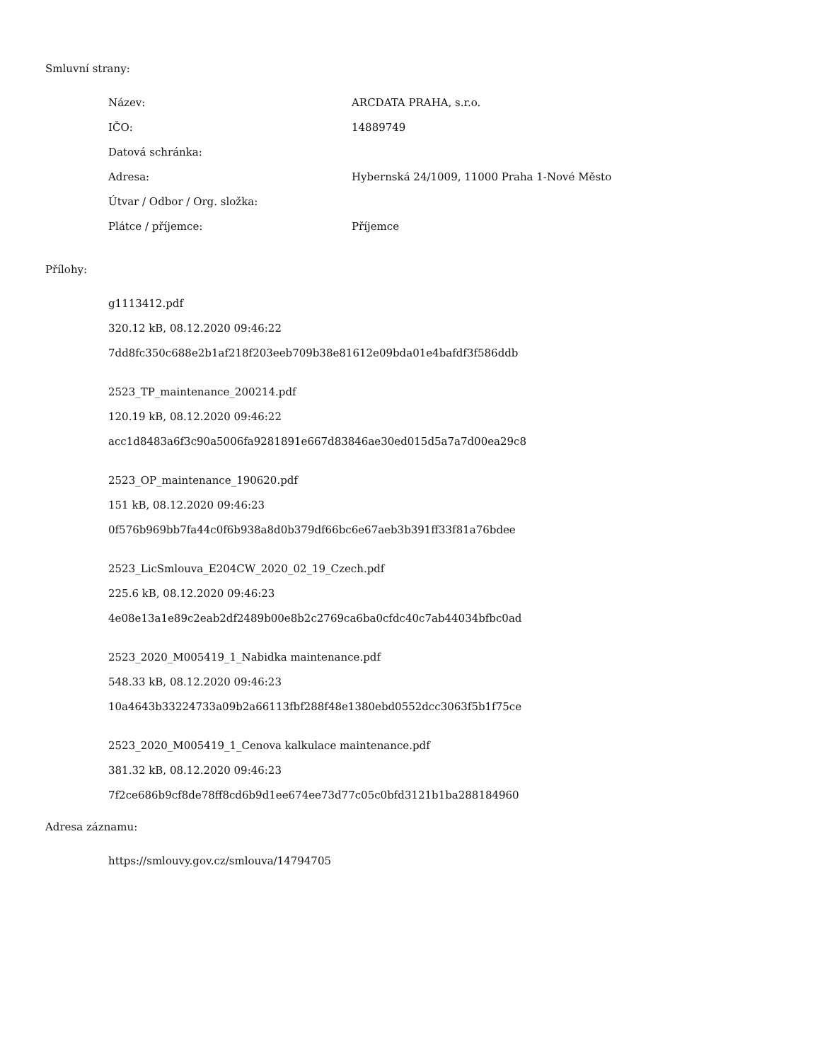Smluvní strany:
| Název: | ARCDATA PRAHA, s.r.o. |
| IČO: | 14889749 |
| Datová schránka: | |
| Adresa: | Hybernská 24/1009, 11000 Praha 1-Nové Město |
| Útvar / Odbor / Org. složka: | |
| Plátce / příjemce: | Příjemce |
Přílohy:
g1113412.pdf
320.12 kB, 08.12.2020 09:46:22
7dd8fc350c688e2b1af218f203eeb709b38e81612e09bda01e4bafdf3f586ddb
2523_TP_maintenance_200214.pdf
120.19 kB, 08.12.2020 09:46:22
acc1d8483a6f3c90a5006fa9281891e667d83846ae30ed015d5a7a7d00ea29c8
2523_OP_maintenance_190620.pdf
151 kB, 08.12.2020 09:46:23
0f576b969bb7fa44c0f6b938a8d0b379df66bc6e67aeb3b391ff33f81a76bdee
2523_LicSmlouva_E204CW_2020_02_19_Czech.pdf
225.6 kB, 08.12.2020 09:46:23
4e08e13a1e89c2eab2df2489b00e8b2c2769ca6ba0cfdc40c7ab44034bfbc0ad
2523_2020_M005419_1_Nabidka maintenance.pdf
548.33 kB, 08.12.2020 09:46:23
10a4643b33224733a09b2a66113fbf288f48e1380ebd0552dcc3063f5b1f75ce
2523_2020_M005419_1_Cenova kalkulace maintenance.pdf
381.32 kB, 08.12.2020 09:46:23
7f2ce686b9cf8de78ff8cd6b9d1ee674ee73d77c05c0bfd3121b1ba288184960
Adresa záznamu:
https://smlouvy.gov.cz/smlouva/14794705